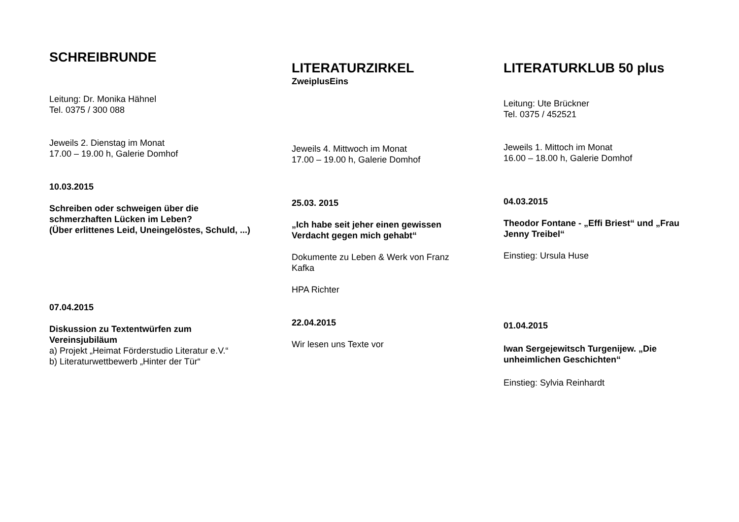SCHREIBRUNDE
Leitung: Dr. Monika Hähnel
Tel. 0375 / 300 088
Jeweils 2. Dienstag im Monat
17.00 – 19.00 h, Galerie Domhof
10.03.2015
Schreiben oder schweigen über die schmerzhaften Lücken im Leben?
(Über erlittenes Leid, Uneingelöstes, Schuld, ...)
07.04.2015
Diskussion zu Textentwürfen zum Vereinsjubiläum
a) Projekt „Heimat Förderstudio Literatur e.V.“
b) Literaturwettbewerb „Hinter der Tür“
LITERATURZIRKEL
ZweiplusEins
Jeweils 4. Mittwoch im Monat
17.00 – 19.00 h, Galerie Domhof
25.03. 2015
„Ich habe seit jeher einen gewissen Verdacht gegen mich gehabt“
Dokumente zu Leben & Werk von Franz Kafka
HPA Richter
22.04.2015
Wir lesen uns Texte vor
LITERATURKLUB 50 plus
Leitung: Ute Brückner
Tel. 0375 / 452521
Jeweils 1. Mittoch im Monat
16.00 – 18.00 h, Galerie Domhof
04.03.2015
Theodor Fontane - „Effi Briest“ und „Frau Jenny Treibel“
Einstieg: Ursula Huse
01.04.2015
Iwan Sergejewitsch Turgenijew. „Die unheimlichen Geschichten“
Einstieg: Sylvia Reinhardt